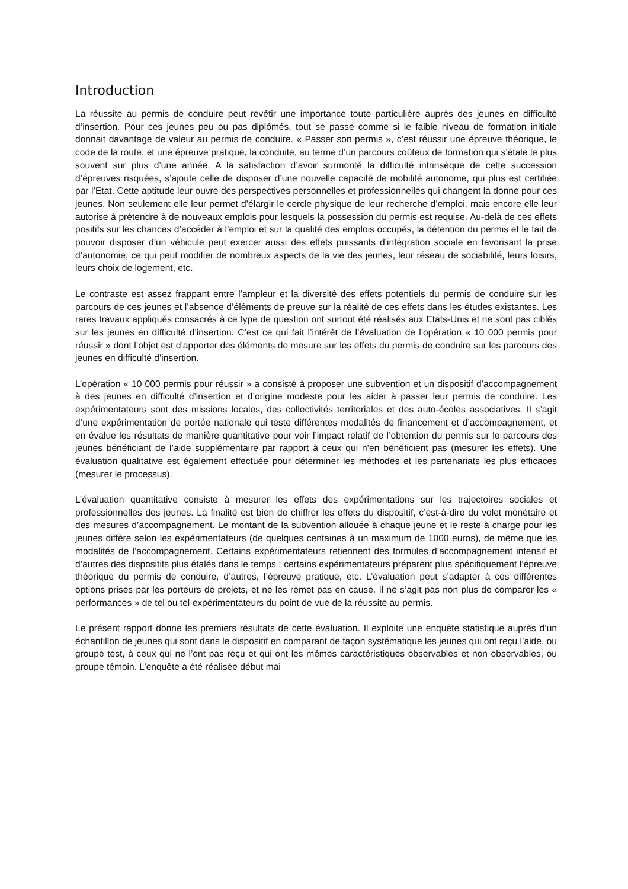Introduction
La réussite au permis de conduire peut revêtir une importance toute particulière auprès des jeunes en difficulté d’insertion. Pour ces jeunes peu ou pas diplômés, tout se passe comme si le faible niveau de formation initiale donnait davantage de valeur au permis de conduire. « Passer son permis », c’est réussir une épreuve théorique, le code de la route, et une épreuve pratique, la conduite, au terme d’un parcours coûteux de formation qui s’étale le plus souvent sur plus d’une année. A la satisfaction d’avoir surmonté la difficulté intrinsèque de cette succession d’épreuves risquées, s’ajoute celle de disposer d’une nouvelle capacité de mobilité autonome, qui plus est certifiée par l’Etat. Cette aptitude leur ouvre des perspectives personnelles et professionnelles qui changent la donne pour ces jeunes. Non seulement elle leur permet d’élargir le cercle physique de leur recherche d’emploi, mais encore elle leur autorise à prétendre à de nouveaux emplois pour lesquels la possession du permis est requise. Au-delà de ces effets positifs sur les chances d’accéder à l’emploi et sur la qualité des emplois occupés, la détention du permis et le fait de pouvoir disposer d’un véhicule peut exercer aussi des effets puissants d’intégration sociale en favorisant la prise d’autonomie, ce qui peut modifier de nombreux aspects de la vie des jeunes, leur réseau de sociabilité, leurs loisirs, leurs choix de logement, etc.
Le contraste est assez frappant entre l’ampleur et la diversité des effets potentiels du permis de conduire sur les parcours de ces jeunes et l’absence d’éléments de preuve sur la réalité de ces effets dans les études existantes. Les rares travaux appliqués consacrés à ce type de question ont surtout été réalisés aux Etats-Unis et ne sont pas ciblés sur les jeunes en difficulté d’insertion. C’est ce qui fait l’intérêt de l’évaluation de l’opération « 10 000 permis pour réussir » dont l’objet est d’apporter des éléments de mesure sur les effets du permis de conduire sur les parcours des jeunes en difficulté d’insertion.
L’opération « 10 000 permis pour réussir » a consisté à proposer une subvention et un dispositif d’accompagnement à des jeunes en difficulté d’insertion et d’origine modeste pour les aider à passer leur permis de conduire. Les expérimentateurs sont des missions locales, des collectivités territoriales et des auto-écoles associatives. Il s’agit d’une expérimentation de portée nationale qui teste différentes modalités de financement et d’accompagnement, et en évalue les résultats de manière quantitative pour voir l’impact relatif de l’obtention du permis sur le parcours des jeunes bénéficiant de l’aide supplémentaire par rapport à ceux qui n’en bénéficient pas (mesurer les effets). Une évaluation qualitative est également effectuée pour déterminer les méthodes et les partenariats les plus efficaces (mesurer le processus).
L’évaluation quantitative consiste à mesurer les effets des expérimentations sur les trajectoires sociales et professionnelles des jeunes. La finalité est bien de chiffrer les effets du dispositif, c’est-à-dire du volet monétaire et des mesures d’accompagnement. Le montant de la subvention allouée à chaque jeune et le reste à charge pour les jeunes diffère selon les expérimentateurs (de quelques centaines à un maximum de 1000 euros), de même que les modalités de l’accompagnement. Certains expérimentateurs retiennent des formules d’accompagnement intensif et d’autres des dispositifs plus étalés dans le temps ; certains expérimentateurs préparent plus spécifiquement l’épreuve théorique du permis de conduire, d’autres, l’épreuve pratique, etc. L’évaluation peut s’adapter à ces différentes options prises par les porteurs de projets, et ne les remet pas en cause. Il ne s’agit pas non plus de comparer les « performances » de tel ou tel expérimentateurs du point de vue de la réussite au permis.
Le présent rapport donne les premiers résultats de cette évaluation. Il exploite une enquête statistique auprès d’un échantillon de jeunes qui sont dans le dispositif en comparant de façon systématique les jeunes qui ont reçu l’aide, ou groupe test, à ceux qui ne l’ont pas reçu et qui ont les mêmes caractéristiques observables et non observables, ou groupe témoin. L’enquête a été réalisée début mai